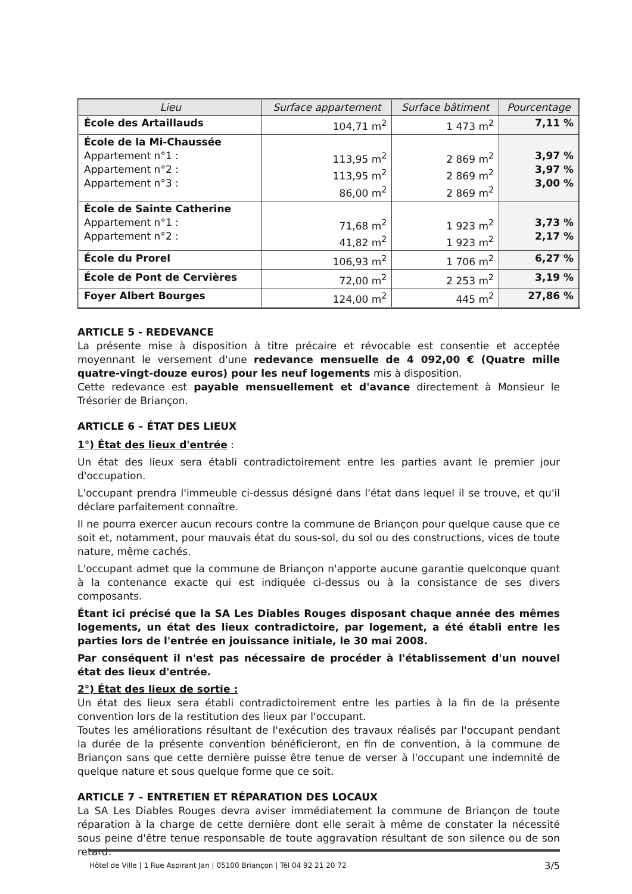| Lieu | Surface appartement | Surface bâtiment | Pourcentage |
| --- | --- | --- | --- |
| École des Artaillauds | 104,71 m<sup>2</sup> | 1 473 m<sup>2</sup> | 7,11 % |
| École de la Mi-Chaussée Appartement n°1 : Appartement n°2 : Appartement n°3 : | 113,95 m<sup>2</sup> 113,95 m<sup>2</sup> 86,00 m<sup>2</sup> | 2 869 m<sup>2</sup> 2 869 m<sup>2</sup> 2 869 m<sup>2</sup> | 3,97 % 3,97 % 3,00 % |
| École de Sainte Catherine Appartement n°1 : Appartement n°2 : | 71,68 m<sup>2</sup> 41,82 m<sup>2</sup> | 1 923 m<sup>2</sup> 1 923 m<sup>2</sup> | 3,73 % 2,17 % |
| École du Prorel | 106,93 m<sup>2</sup> | 1 706 m<sup>2</sup> | 6,27 % |
| École de Pont de Cervières | 72,00 m<sup>2</sup> | 2 253 m<sup>2</sup> | 3,19 % |
| Foyer Albert Bourges | 124,00 m<sup>2</sup> | 445 m<sup>2</sup> | 27,86 % |
ARTICLE 5 - REDEVANCE
La présente mise à disposition à titre précaire et révocable est consentie et acceptée moyennant le versement d'une redevance mensuelle de 4 092,00 € (Quatre mille quatre-vingt-douze euros) pour les neuf logements mis à disposition.
Cette redevance est payable mensuellement et d'avance directement à Monsieur le Trésorier de Briançon.
ARTICLE 6 – ÉTAT DES LIEUX
1°) État des lieux d'entrée :
Un état des lieux sera établi contradictoirement entre les parties avant le premier jour d'occupation.
L'occupant prendra l'immeuble ci-dessus désigné dans l'état dans lequel il se trouve, et qu'il déclare parfaitement connaître.
Il ne pourra exercer aucun recours contre la commune de Briançon pour quelque cause que ce soit et, notamment, pour mauvais état du sous-sol, du sol ou des constructions, vices de toute nature, même cachés.
L'occupant admet que la commune de Briançon n'apporte aucune garantie quelconque quant à la contenance exacte qui est indiquée ci-dessus ou à la consistance de ses divers composants.
Étant ici précisé que la SA Les Diables Rouges disposant chaque année des mêmes logements, un état des lieux contradictoire, par logement, a été établi entre les parties lors de l'entrée en jouissance initiale, le 30 mai 2008.
Par conséquent il n'est pas nécessaire de procéder à l'établissement d'un nouvel état des lieux d'entrée.
2°) État des lieux de sortie :
Un état des lieux sera établi contradictoirement entre les parties à la fin de la présente convention lors de la restitution des lieux par l'occupant.
Toutes les améliorations résultant de l'exécution des travaux réalisés par l'occupant pendant la durée de la présente convention bénéficieront, en fin de convention, à la commune de Briançon sans que cette dernière puisse être tenue de verser à l'occupant une indemnité de quelque nature et sous quelque forme que ce soit.
ARTICLE 7 – ENTRETIEN ET RÉPARATION DES LOCAUX
La SA Les Diables Rouges devra aviser immédiatement la commune de Briançon de toute réparation à la charge de cette dernière dont elle serait à même de constater la nécessité sous peine d'être tenue responsable de toute aggravation résultant de son silence ou de son retard.
Hôtel de Ville | 1 Rue Aspirant Jan | 05100 Briançon | Tél 04 92 21 20 72 3/5